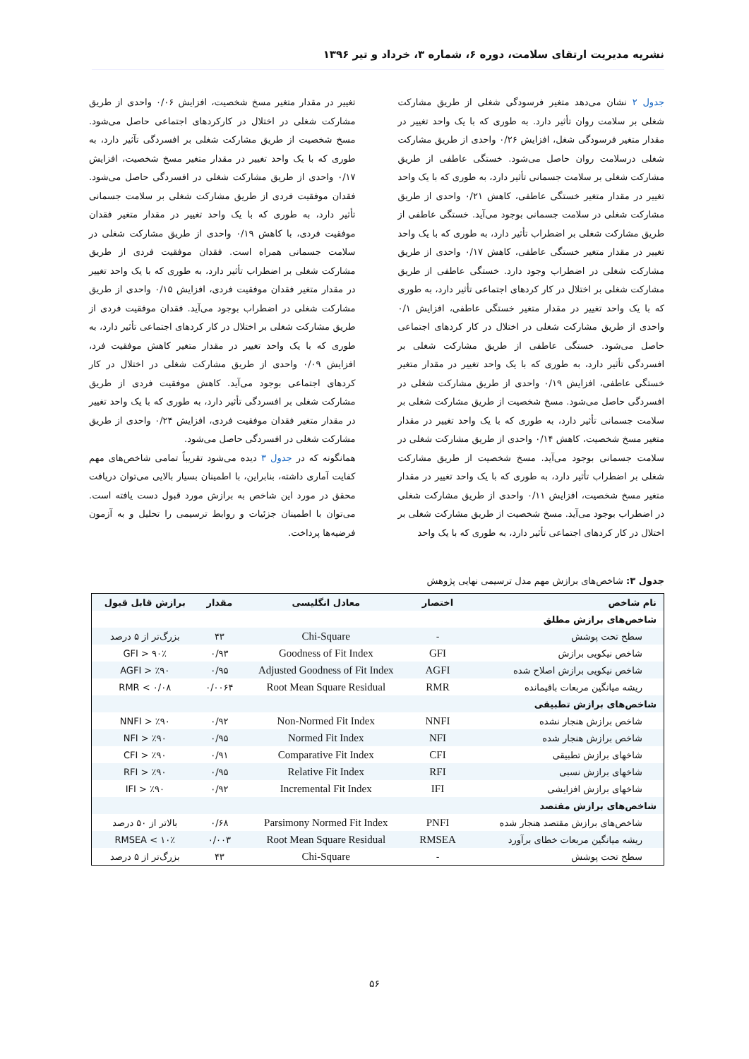نشریه مدیریت ارتقای سلامت، دوره ۶، شماره ۳، خرداد و تیر ۱۳۹۶
جدول ۲ نشان می‌دهد متغیر فرسودگی شغلی از طریق مشارکت شغلی بر سلامت روان تأثیر دارد. به طوری که با یک واحد تغییر در مقدار متغیر فرسودگی شغل، افزایش ۰/۲۶ واحدی از طریق مشارکت شغلی درسلامت روان حاصل می‌شود. خستگی عاطفی از طریق مشارکت شغلی بر سلامت جسمانی تأثیر دارد، به طوری که با یک واحد تغییر در مقدار متغیر خستگی عاطفی، کاهش ۰/۲۱ واحدی از طریق مشارکت شغلی در سلامت جسمانی بوجود می‌آید. خستگی عاطفی از طریق مشارکت شغلی بر اضطراب تأثیر دارد، به طوری که با یک واحد تغییر در مقدار متغیر خستگی عاطفی، کاهش ۰/۱۷ واحدی از طریق مشارکت شغلی در اضطراب وجود دارد. خستگی عاطفی از طریق مشارکت شغلی بر اختلال در کار کردهای اجتماعی تأثیر دارد، به طوری که با یک واحد تغییر در مقدار متغیر خستگی عاطفی، افزایش ۰/۱ واحدی از طریق مشارکت شغلی در اختلال در کار کردهای اجتماعی حاصل می‌شود. خستگی عاطفی از طریق مشارکت شغلی بر افسردگی تأثیر دارد، به طوری که با یک واحد تغییر در مقدار متغیر خستگی عاطفی، افزایش ۰/۱۹ واحدی از طریق مشارکت شغلی در افسردگی حاصل می‌شود. مسخ شخصیت از طریق مشارکت شغلی بر سلامت جسمانی تأثیر دارد، به طوری که با یک واحد تغییر در مقدار متغیر مسخ شخصیت، کاهش ۰/۱۴ واحدی از طریق مشارکت شغلی در سلامت جسمانی بوجود می‌آید. مسخ شخصیت از طریق مشارکت شغلی بر اضطراب تأثیر دارد، به طوری که با یک واحد تغییر در مقدار متغیر مسخ شخصیت، افزایش ۰/۱۱ واحدی از طریق مشارکت شغلی در اضطراب بوجود می‌آید. مسخ شخصیت از طریق مشارکت شغلی بر اختلال در کار کردهای اجتماعی تأثیر دارد، به طوری که با یک واحد
تغییر در مقدار متغیر مسخ شخصیت، افزایش ۰/۰۶ واحدی از طریق مشارکت شغلی در اختلال در کارکردهای اجتماعی حاصل می‌شود. مسخ شخصیت از طریق مشارکت شغلی بر افسردگی تآثیر دارد، به طوری که با یک واحد تغییر در مقدار متغیر مسخ شخصیت، افزایش ۰/۱۷ واحدی از طریق مشارکت شغلی در افسردگی حاصل می‌شود. فقدان موفقیت فردی از طریق مشارکت شغلی بر سلامت جسمانی تأثیر دارد، به طوری که با یک واحد تغییر در مقدار متغیر فقدان موفقیت فردی، با کاهش ۰/۱۹ واحدی از طریق مشارکت شغلی در سلامت جسمانی همراه است. فقدان موفقیت فردی از طریق مشارکت شغلی بر اضطراب تأثیر دارد، به طوری که با یک واحد تغییر در مقدار متغیر فقدان موفقیت فردی، افزایش ۰/۱۵ واحدی از طریق مشارکت شغلی در اضطراب بوجود می‌آید. فقدان موفقیت فردی از طریق مشارکت شغلی بر اختلال در کار کردهای اجتماعی تأثیر دارد، به طوری که با یک واحد تغییر در مقدار متغیر کاهش موفقیت فرد، افزایش ۰/۰۹ واحدی از طریق مشارکت شغلی در اختلال در کار کردهای اجتماعی بوجود می‌آید. کاهش موفقیت فردی از طریق مشارکت شغلی بر افسردگی تأثیر دارد، به طوری که با یک واحد تغییر در مقدار متغیر فقدان موفقیت فردی، افزایش ۰/۲۴ واحدی از طریق مشارکت شغلی در افسردگی حاصل می‌شود.
همانگونه که در جدول ۳ دیده می‌شود تقریباً تمامی شاخص‌های مهم کفایت آماری داشته، بنابراین، با اطمینان بسیار بالایی می‌توان دریافت محقق در مورد این شاخص به برازش مورد قبول دست یافته است. می‌توان با اطمینان جزئیات و روابط ترسیمی را تحلیل و به آزمون فرضیه‌ها پرداخت.
جدول ۳: شاخص‌های برازش مهم مدل ترسیمی نهایی پژوهش
| نام شاخص | اختصار | معادل انگلیسی | مقدار | برازش قابل قبول |
| --- | --- | --- | --- | --- |
| شاخص‌های برازش مطلق | | | | |
| سطح تحت پوشش | - | Chi-Square | ۴۳ | بزرگ‌تر از ۵ درصد |
| شاخص نیکویی برازش | GFI | Goodness of Fit Index | ۰/۹۳ | GFI > ۹۰٪ |
| شاخص نیکویی برازش اصلاح شده | AGFI | Adjusted Goodness of Fit Index | ۰/۹۵ | AGFI > ٪۹۰ |
| ریشه میانگین مربعات باقیمانده | RMR | Root Mean Square Residual | ۰/۰۰۶۴ | RMR < ۰/۰۸ |
| شاخص‌های برازش تطبیقی | | | | |
| شاخص برازش هنجار نشده | NNFI | Non-Normed Fit Index | ۰/۹۲ | NNFI > ٪۹۰ |
| شاخص برازش هنجار شده | NFI | Normed Fit Index | ۰/۹۵ | NFI > ٪۹۰ |
| شاخهای برازش تطبیقی | CFI | Comparative Fit Index | ۰/۹۱ | CFI > ٪۹۰ |
| شاخهای برازش نسبی | RFI | Relative Fit Index | ۰/۹۵ | RFI > ٪۹۰ |
| شاخهای برازش افزایشی | IFI | Incremental Fit Index | ۰/۹۲ | IFI > ٪۹۰ |
| شاخص‌های برازش مقتصد | | | | |
| شاخص‌های برازش مقتصد هنجار شده | PNFI | Parsimony Normed Fit Index | ۰/۶۸ | بالاتر از ۵۰ درصد |
| ریشه میانگین مربعات خطای برآورد | RMSEA | Root Mean Square Residual | ۰/۰۰۳ | RMSEA < ۱۰٪ |
| سطح تحت پوشش | - | Chi-Square | ۴۳ | بزرگ‌تر از ۵ درصد |
۵۶